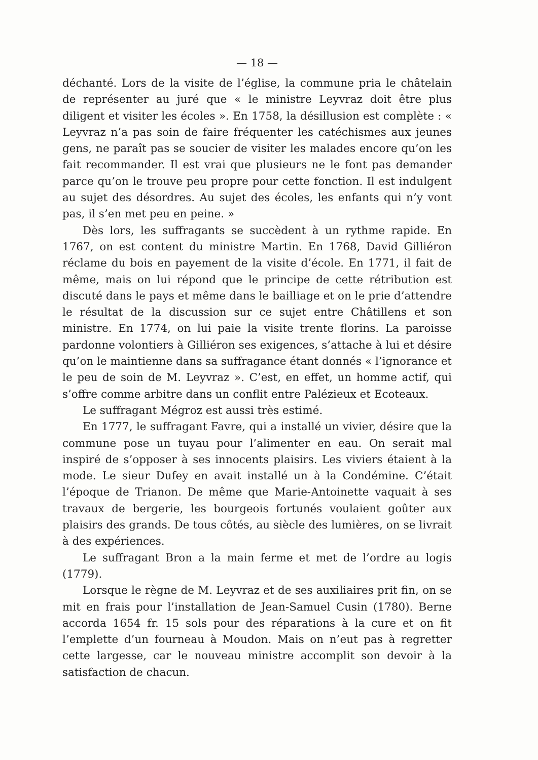— 18 —
déchanté. Lors de la visite de l’église, la commune pria le châtelain de représenter au juré que « le ministre Leyvraz doit être plus diligent et visiter les écoles ». En 1758, la désillusion est complète : « Leyvraz n’a pas soin de faire fréquenter les catéchismes aux jeunes gens, ne paraît pas se soucier de visiter les malades encore qu’on les fait recommander. Il est vrai que plusieurs ne le font pas demander parce qu’on le trouve peu propre pour cette fonction. Il est indulgent au sujet des désordres. Au sujet des écoles, les enfants qui n’y vont pas, il s’en met peu en peine. »
Dès lors, les suffragants se succèdent à un rythme rapide. En 1767, on est content du ministre Martin. En 1768, David Gilliéron réclame du bois en payement de la visite d’école. En 1771, il fait de même, mais on lui répond que le principe de cette rétribution est discuté dans le pays et même dans le bailliage et on le prie d’attendre le résultat de la discussion sur ce sujet entre Châtillens et son ministre. En 1774, on lui paie la visite trente florins. La paroisse pardonne volontiers à Gilliéron ses exigences, s’attache à lui et désire qu’on le maintienne dans sa suffragance étant donnés « l’ignorance et le peu de soin de M. Leyvraz ». C’est, en effet, un homme actif, qui s’offre comme arbitre dans un conflit entre Palézieux et Ecoteaux.
Le suffragant Mégroz est aussi très estimé.
En 1777, le suffragant Favre, qui a installé un vivier, désire que la commune pose un tuyau pour l’alimenter en eau. On serait mal inspiré de s’opposer à ses innocents plaisirs. Les viviers étaient à la mode. Le sieur Dufey en avait installé un à la Condémine. C’était l’époque de Trianon. De même que Marie-Antoinette vaquait à ses travaux de bergerie, les bourgeois fortunés voulaient goûter aux plaisirs des grands. De tous côtés, au siècle des lumières, on se livrait à des expériences.
Le suffragant Bron a la main ferme et met de l’ordre au logis (1779).
Lorsque le règne de M. Leyvraz et de ses auxiliaires prit fin, on se mit en frais pour l’installation de Jean-Samuel Cusin (1780). Berne accorda 1654 fr. 15 sols pour des réparations à la cure et on fit l’emplette d’un fourneau à Moudon. Mais on n’eut pas à regretter cette largesse, car le nouveau ministre accomplit son devoir à la satisfaction de chacun.